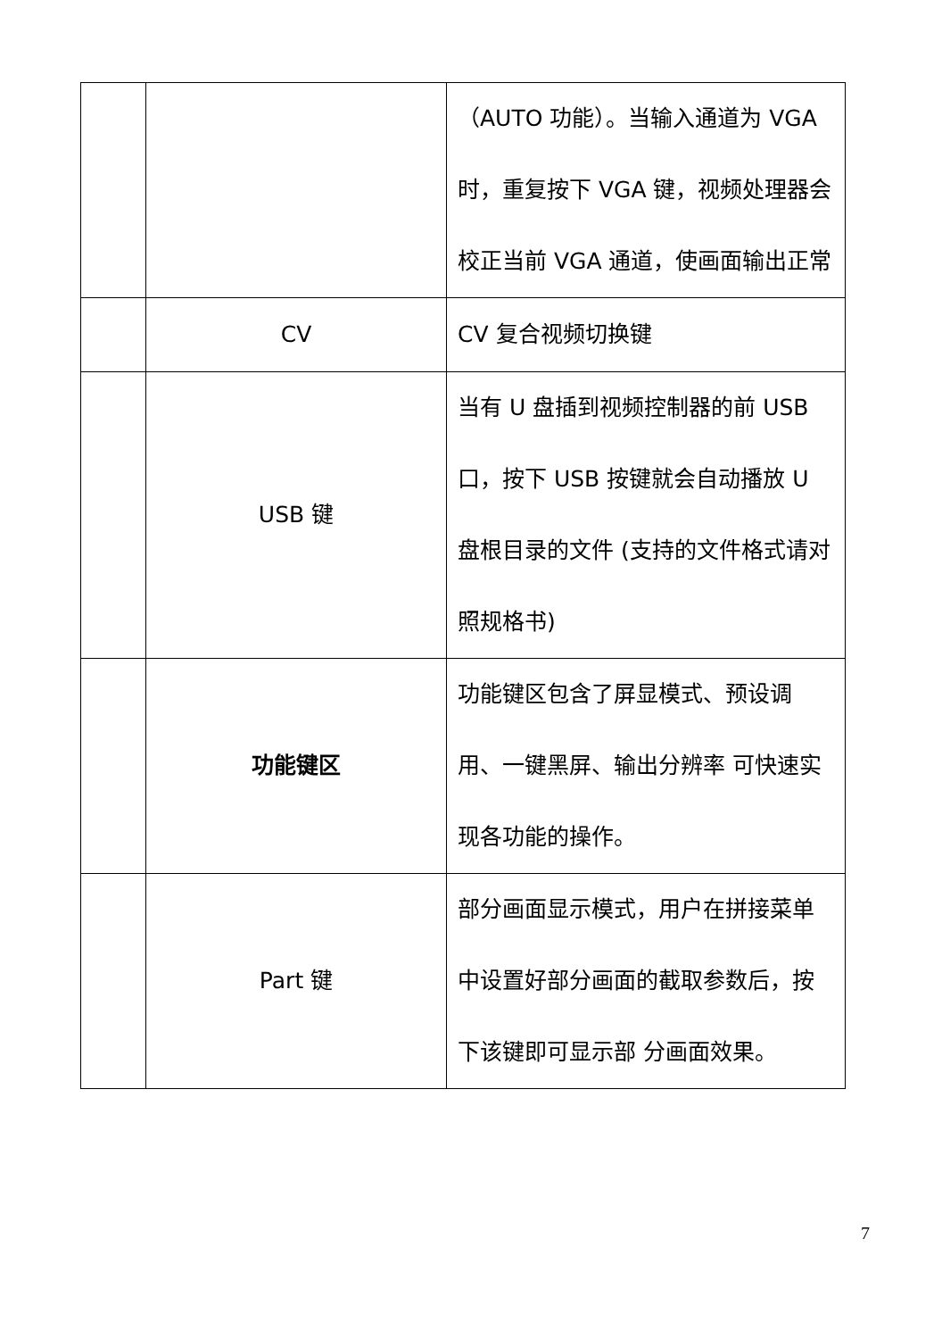| | | （AUTO 功能）。当输入通道为 VGA 时，重复按下 VGA 键，视频处理器会校正当前 VGA 通道，使画面输出正常 |
| | CV | CV 复合视频切换键 |
| | USB 键 | 当有 U 盘插到视频控制器的前 USB 口，按下 USB 按键就会自动播放 U 盘根目录的文件 (支持的文件格式请对照规格书) |
| | 功能键区 | 功能键区包含了屏显模式、预设调用、一键黑屏、输出分辨率 可快速实现各功能的操作。 |
| | Part 键 | 部分画面显示模式，用户在拼接菜单中设置好部分画面的截取参数后，按下该键即可显示部 分画面效果。 |
7